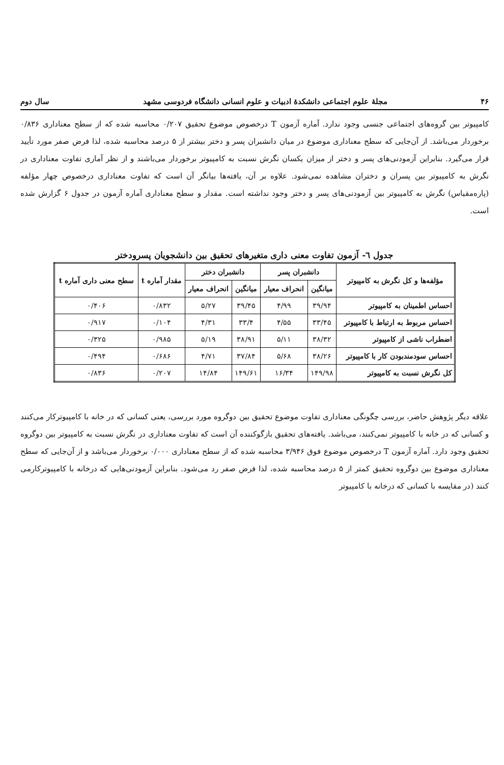۴۶ مجلهٔ علوم اجتماعی دانشکدهٔ ادبیات و علوم انسانی دانشگاه فردوسی مشهد سال دوم
کامپیوتر بین گروه‌های اجتماعی جنسی وجود ندارد. آماره آزمون T درخصوص موضوع تحقیق ۰/۲۰۷ محاسبه شده که از سطح معناداری ۰/۸۳۶ برخوردار می‌باشد. از آن‌جایی که سطح معناداری موضوع در میان دانشبران پسر و دختر بیشتر از ۵ درصد محاسبه شده، لذا فرض صفر مورد تأیید قرار می‌گیرد. بنابراین آزمودنی‌های پسر و دختر از میزان یکسان نگرش نسبت به کامپیوتر برخوردار می‌باشند و از نظر آماری تفاوت معناداری در نگرش به کامپیوتر بین پسران و دختران مشاهده نمی‌شود. علاوه بر آن، یافته‌ها بیانگر آن است که تفاوت معناداری درخصوص چهار مؤلفه (پاره‌مقیاس) نگرش به کامپیوتر بین آزمودنی‌های پسر و دختر وجود نداشته است. مقدار و سطح معناداری آماره آزمون در جدول ۶ گزارش شده است.
جدول ٦- آزمون تفاوت معنی داری متغیرهای تحقیق بین دانشجویان پسرودختر
| مؤلفه‌ها و کل نگرش به کامپیوتر | دانشبران پسر | | دانشبران دختر | | مقدار آماره t | سطح معنی داری آماره t |
| --- | --- | --- | --- | --- | --- | --- |
| | میانگین | انحراف معیار | میانگین | انحراف معیار | | |
| احساس اطمینان به کامپیوتر | ۳۹/۹۴ | ۴/۹۹ | ۳۹/۴۵ | ۵/۲۷ | ۰/۸۳۲ | ۰/۴۰۶ |
| احساس مربوط به ارتباط با کامپیوتر | ۳۳/۴۵ | ۴/۵۵ | ۳۳/۴ | ۴/۳۱ | ۰/۱۰۴ | ۰/۹۱۷ |
| اضطراب ناشی از کامپیوتر | ۳۸/۳۲ | ۵/۱۱ | ۳۸/۹۱ | ۵/۱۹ | ۰/۹۸۵ | ۰/۳۲۵ |
| احساس سودمندبودن کار با کامپیوتر | ۳۸/۲۶ | ۵/۶۸ | ۳۷/۸۴ | ۴/۷۱ | ۰/۶۸۶ | ۰/۴۹۴ |
| کل نگرش نسبت به کامپیوتر | ۱۴۹/۹۸ | ۱۶/۳۴ | ۱۴۹/۶۱ | ۱۴/۸۴ | ۰/۲۰۷ | ۰/۸۳۶ |
علاقه دیگر پژوهش حاضر، بررسی چگونگی معناداری تفاوت موضوع تحقیق بین دوگروه مورد بررسی، یعنی کسانی که در خانه با کامپیوترکار می‌کنند و کسانی که در خانه با کامپیوتر نمی‌کنند، می‌باشد. یافته‌های تحقیق بازگوکننده آن است که تفاوت معناداری در نگرش نسبت به کامپیوتر بین دوگروه تحقیق وجود دارد. آماره آزمون T درخصوص موضوع فوق ۳/۹۴۶ محاسبه شده که از سطح معناداری ۰/۰۰۰ برخوردار می‌باشد و از آن‌جایی که سطح معناداری موضوع بین دوگروه تحقیق کمتر از ۵ درصد محاسبه شده، لذا فرض صفر رد می‌شود. بنابراین آزمودنی‌هایی که درخانه با کامپیوترکارمی کنند (در مقایسه با کسانی که درخانه با کامپیوتر